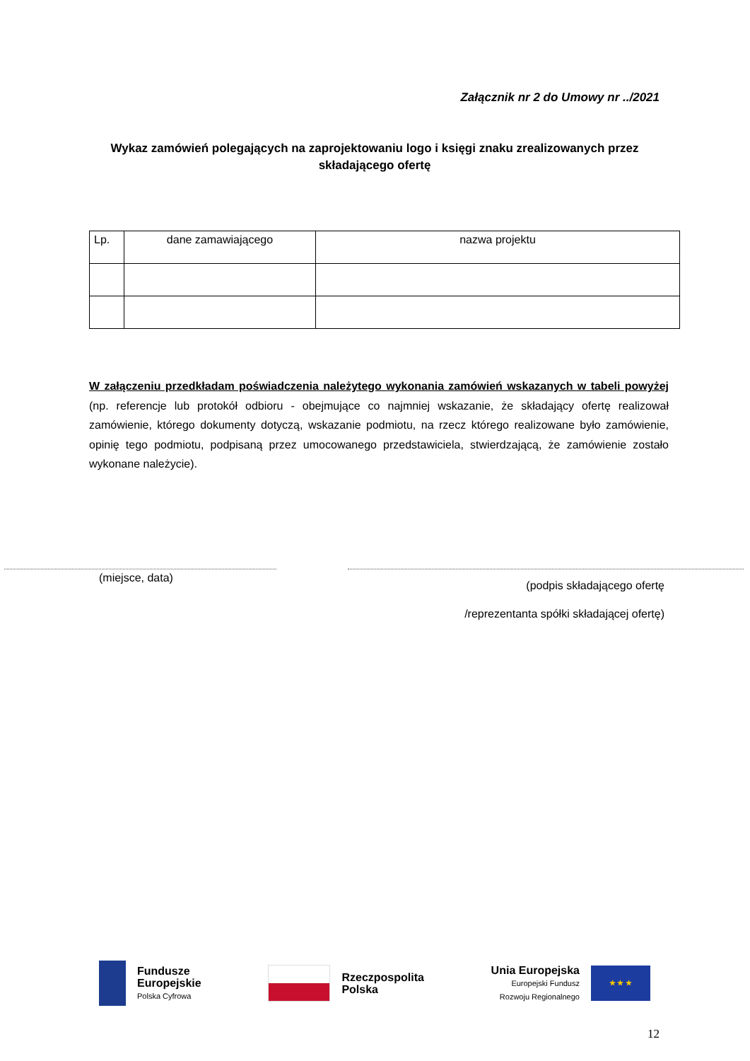Załącznik nr 2 do Umowy nr ../2021
Wykaz zamówień polegających na zaprojektowaniu logo i księgi znaku zrealizowanych przez składającego ofertę
| Lp. | dane zamawiającego | nazwa projektu |
| --- | --- | --- |
W załączeniu przedkładam poświadczenia należytego wykonania zamówień wskazanych w tabeli powyżej (np. referencje lub protokół odbioru - obejmujące co najmniej wskazanie, że składający ofertę realizował zamówienie, którego dokumenty dotyczą, wskazanie podmiotu, na rzecz którego realizowane było zamówienie, opinię tego podmiotu, podpisaną przez umocowanego przedstawiciela, stwierdzającą, że zamówienie zostało wykonane należycie).
(miejsce, data)
(podpis składającego ofertę
/reprezentanta spółki składającej ofertę)
Fundusze
Europejskie
Polska Cyfrowa
Rzeczpospolita
Polska
Unia Europejska
Europejski Fundusz
Rozwoju Regionalnego
★ ★ ★
12